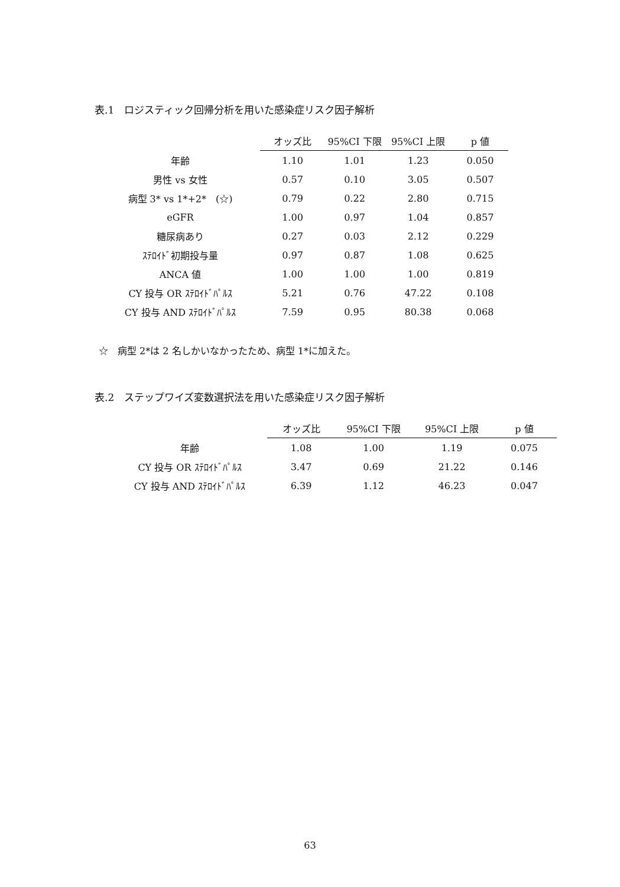表.1　ロジスティック回帰分析を用いた感染症リスク因子解析
| | オッズ比 | 95%CI 下限 | 95%CI 上限 | p 値 |
| --- | --- | --- | --- | --- |
| 年齢 | 1.10 | 1.01 | 1.23 | 0.050 |
| 男性 vs 女性 | 0.57 | 0.10 | 3.05 | 0.507 |
| 病型 3* vs 1*+2* (☆) | 0.79 | 0.22 | 2.80 | 0.715 |
| eGFR | 1.00 | 0.97 | 1.04 | 0.857 |
| 糖尿病あり | 0.27 | 0.03 | 2.12 | 0.229 |
| ｽﾃﾛｲﾄﾞ初期投与量 | 0.97 | 0.87 | 1.08 | 0.625 |
| ANCA 値 | 1.00 | 1.00 | 1.00 | 0.819 |
| CY 投与 OR ｽﾃﾛｲﾄﾞﾊﾟﾙｽ | 5.21 | 0.76 | 47.22 | 0.108 |
| CY 投与 AND ｽﾃﾛｲﾄﾞﾊﾟﾙｽ | 7.59 | 0.95 | 80.38 | 0.068 |
☆　病型 2*は 2 名しかいなかったため、病型 1*に加えた。
表.2　ステップワイズ変数選択法を用いた感染症リスク因子解析
| | オッズ比 | 95%CI 下限 | 95%CI 上限 | p 値 |
| --- | --- | --- | --- | --- |
| 年齢 | 1.08 | 1.00 | 1.19 | 0.075 |
| CY 投与 OR ｽﾃﾛｲﾄﾞﾊﾟﾙｽ | 3.47 | 0.69 | 21.22 | 0.146 |
| CY 投与 AND ｽﾃﾛｲﾄﾞﾊﾟﾙｽ | 6.39 | 1.12 | 46.23 | 0.047 |
63